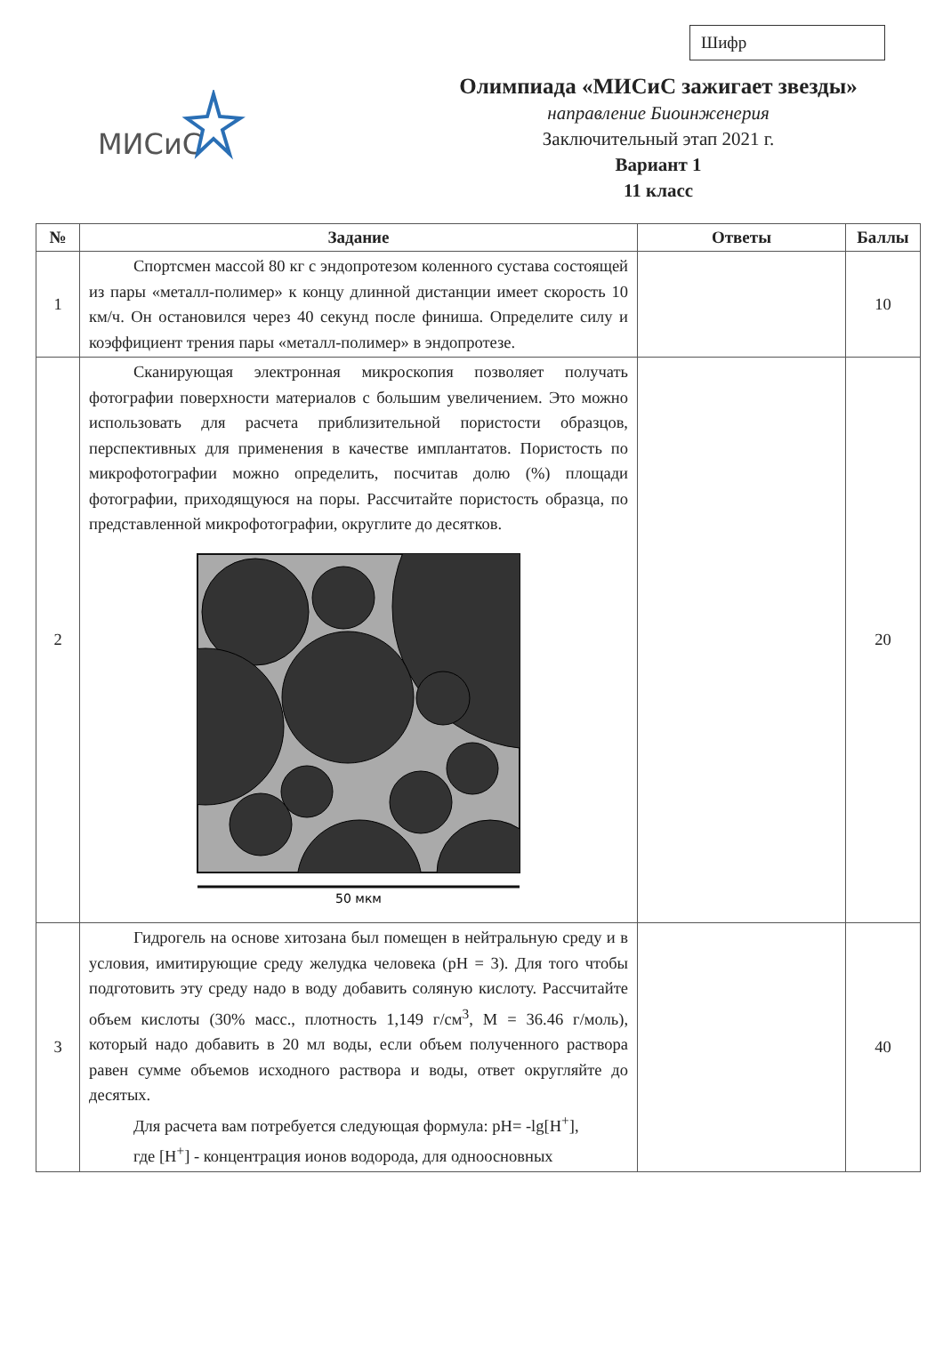Шифр
МИСиС
Олимпиада «МИСиС зажигает звезды»
направление Биоинженерия
Заключительный этап 2021 г.
Вариант 1
11 класс
| № | Задание | Ответы | Баллы |
| --- | --- | --- | --- |
| 1 | Спортсмен массой 80 кг с эндопротезом коленного сустава состоящей из пары «металл-полимер» к концу длинной дистанции имеет скорость 10 км/ч. Он остановился через 40 секунд после финиша. Определите силу и коэффициент трения пары «металл-полимер» в эндопротезе. | | 10 |
| 2 | Сканирующая электронная микроскопия позволяет получать фотографии поверхности материалов с большим увеличением. Это можно использовать для расчета приблизительной пористости образцов, перспективных для применения в качестве имплантатов. Пористость по микрофотографии можно определить, посчитав долю (%) площади фотографии, приходящуюся на поры. Рассчитайте пористость образца, по представленной микрофотографии, округлите до десятков. 50 мкм | | 20 |
| 3 | Гидрогель на основе хитозана был помещен в нейтральную среду и в условия, имитирующие среду желудка человека (pH = 3). Для того чтобы подготовить эту среду надо в воду добавить соляную кислоту. Рассчитайте объем кислоты (30% масс., плотность 1,149 г/см<sup>3</sup>, М = 36.46 г/моль), который надо добавить в 20 мл воды, если объем полученного раствора равен сумме объемов исходного раствора и воды, ответ округляйте до десятых. Для расчета вам потребуется следующая формула: pH= -lg[H<sup>+</sup>], где [H<sup>+</sup>] - концентрация ионов водорода, для одноосновных | | 40 |